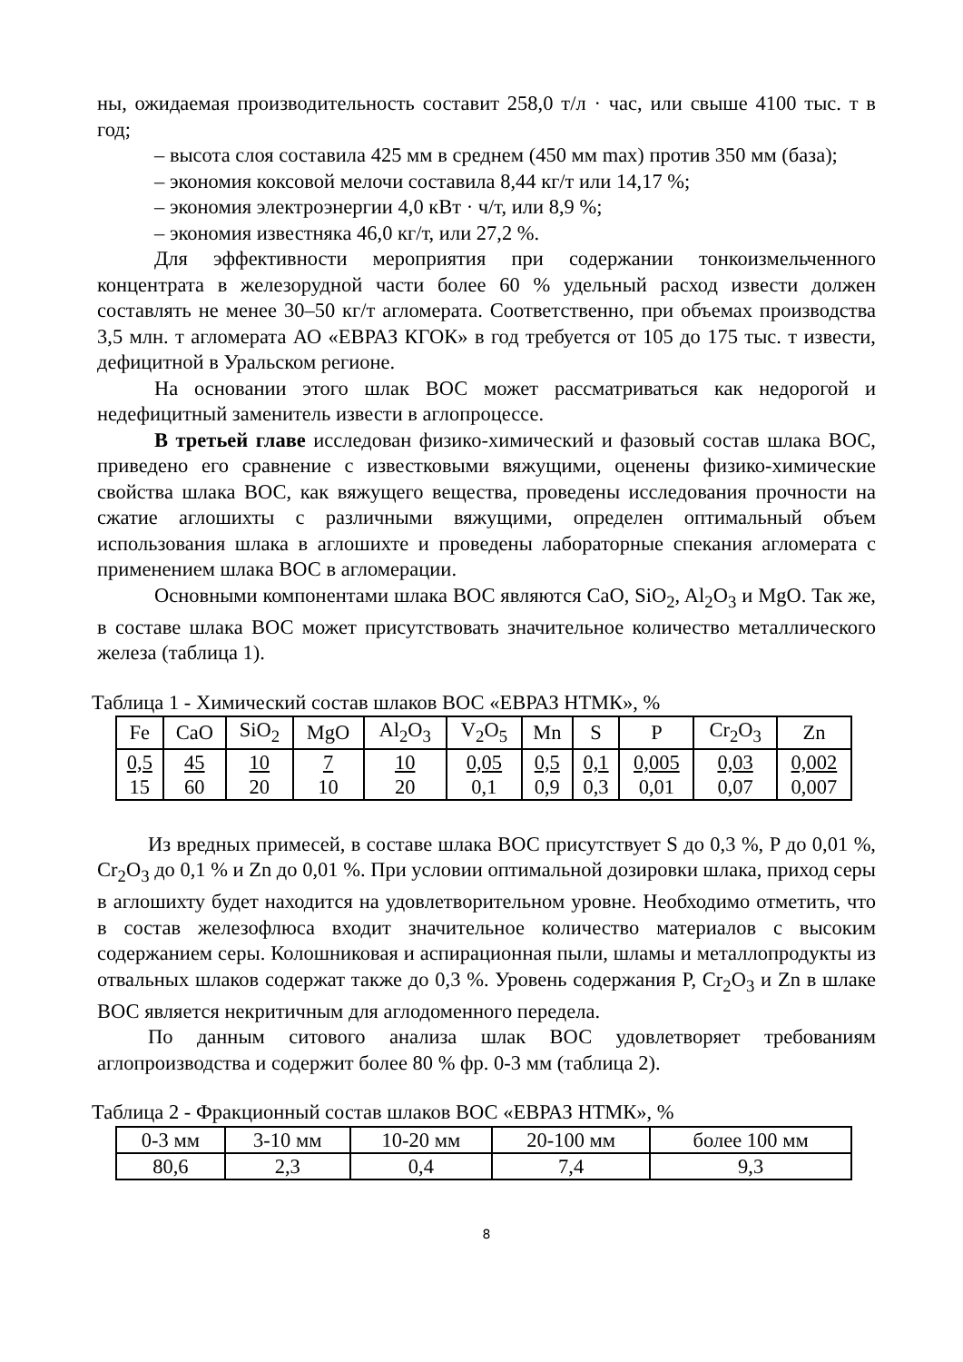ны, ожидаемая производительность составит 258,0 т/л · час, или свыше 4100 тыс. т в год;
– высота слоя составила 425 мм в среднем (450 мм max) против 350 мм (база);
– экономия коксовой мелочи составила 8,44 кг/т или 14,17 %;
– экономия электроэнергии 4,0 кВт · ч/т, или 8,9 %;
– экономия известняка 46,0 кг/т, или 27,2 %.
Для эффективности мероприятия при содержании тонкоизмельченного концентрата в железорудной части более 60 % удельный расход извести должен составлять не менее 30–50 кг/т агломерата. Соответственно, при объемах производства 3,5 млн. т агломерата АО «ЕВРАЗ КГОК» в год требуется от 105 до 175 тыс. т извести, дефицитной в Уральском регионе.
На основании этого шлак ВОС может рассматриваться как недорогой и недефицитный заменитель извести в аглопроцессе.
В третьей главе исследован физико-химический и фазовый состав шлака ВОС, приведено его сравнение с известковыми вяжущими, оценены физико-химические свойства шлака ВОС, как вяжущего вещества, проведены исследования прочности на сжатие аглошихты с различными вяжущими, определен оптимальный объем использования шлака в аглошихте и проведены лабораторные спекания агломерата с применением шлака ВОС в агломерации.
Основными компонентами шлака ВОС являются CaO, SiO<sub>2</sub>, Al<sub>2</sub>O<sub>3</sub> и MgO. Так же, в составе шлака ВОС может присутствовать значительное количество металлического железа (таблица 1).
Таблица 1 - Химический состав шлаков ВОС «ЕВРАЗ НТМК», %
| Fe | CaO | SiO<sub>2</sub> | MgO | Al<sub>2</sub>O<sub>3</sub> | V<sub>2</sub>O<sub>5</sub> | Mn | S | P | Cr<sub>2</sub>O<sub>3</sub> | Zn |
| --- | --- | --- | --- | --- | --- | --- | --- | --- | --- | --- |
| 0,5 15 | 45 60 | 10 20 | 7 10 | 10 20 | 0,05 0,1 | 0,5 0,9 | 0,1 0,3 | 0,005 0,01 | 0,03 0,07 | 0,002 0,007 |
Из вредных примесей, в составе шлака ВОС присутствует S до 0,3 %, P до 0,01 %, Cr<sub>2</sub>O<sub>3</sub> до 0,1 % и Zn до 0,01 %. При условии оптимальной дозировки шлака, приход серы в аглошихту будет находится на удовлетворительном уровне. Необходимо отметить, что в состав железофлюса входит значительное количество материалов с высоким содержанием серы. Колошниковая и аспирационная пыли, шламы и металлопродукты из отвальных шлаков содержат также до 0,3 %. Уровень содержания P, Cr<sub>2</sub>O<sub>3</sub> и Zn в шлаке ВОС является некритичным для аглодоменного передела.
По данным ситового анализа шлак ВОС удовлетворяет требованиям аглопроизводства и содержит более 80 % фр. 0-3 мм (таблица 2).
Таблица 2 - Фракционный состав шлаков ВОС «ЕВРАЗ НТМК», %
| 0-3 мм | 3-10 мм | 10-20 мм | 20-100 мм | более 100 мм |
| --- | --- | --- | --- | --- |
| 80,6 | 2,3 | 0,4 | 7,4 | 9,3 |
8